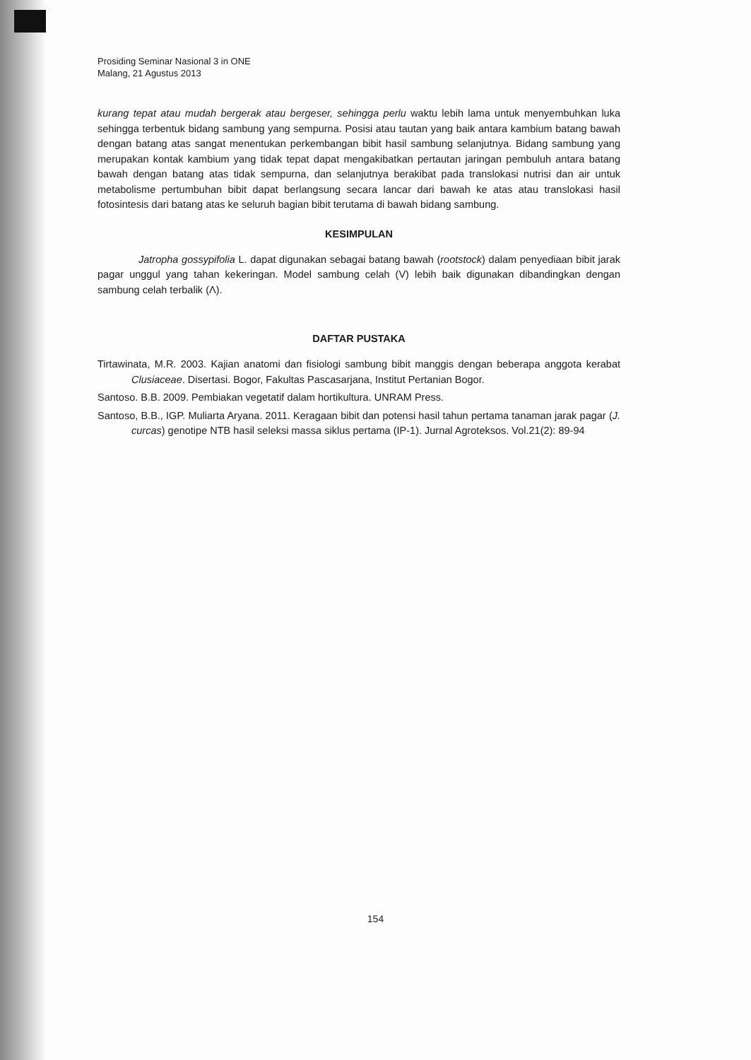Prosiding Seminar Nasional 3 in ONE
Malang, 21 Agustus 2013
kurang tepat atau mudah bergerak atau bergeser, sehingga perlu waktu lebih lama untuk menyembuhkan luka sehingga terbentuk bidang sambung yang sempurna. Posisi atau tautan yang baik antara kambium batang bawah dengan batang atas sangat menentukan perkembangan bibit hasil sambung selanjutnya. Bidang sambung yang merupakan kontak kambium yang tidak tepat dapat mengakibatkan pertautan jaringan pembuluh antara batang bawah dengan batang atas tidak sempurna, dan selanjutnya berakibat pada translokasi nutrisi dan air untuk metabolisme pertumbuhan bibit dapat berlangsung secara lancar dari bawah ke atas atau translokasi hasil fotosintesis dari batang atas ke seluruh bagian bibit terutama di bawah bidang sambung.
KESIMPULAN
Jatropha gossypifolia L. dapat digunakan sebagai batang bawah (rootstock) dalam penyediaan bibit jarak pagar unggul yang tahan kekeringan. Model sambung celah (V) lebih baik digunakan dibandingkan dengan sambung celah terbalik (Λ).
DAFTAR PUSTAKA
Tirtawinata, M.R. 2003. Kajian anatomi dan fisiologi sambung bibit manggis dengan beberapa anggota kerabat Clusiaceae. Disertasi. Bogor, Fakultas Pascasarjana, Institut Pertanian Bogor.
Santoso. B.B. 2009. Pembiakan vegetatif dalam hortikultura. UNRAM Press.
Santoso, B.B., IGP. Muliarta Aryana. 2011. Keragaan bibit dan potensi hasil tahun pertama tanaman jarak pagar (J. curcas) genotipe NTB hasil seleksi massa siklus pertama (IP-1). Jurnal Agroteksos. Vol.21(2): 89-94
154